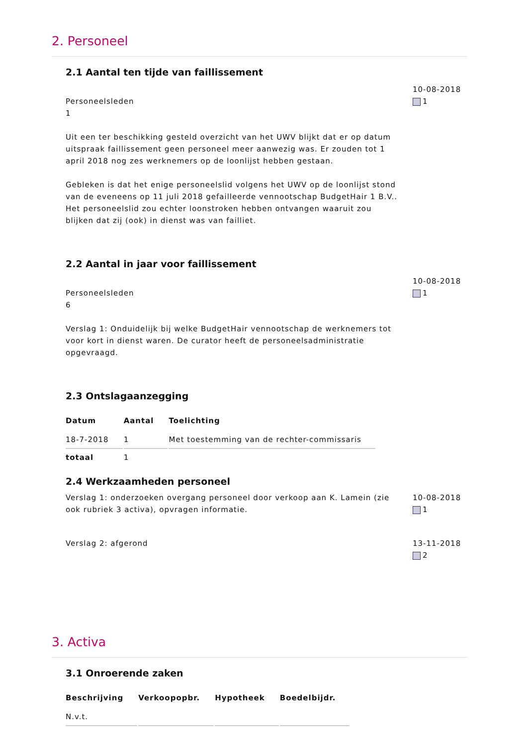2. Personeel
2.1 Aantal ten tijde van faillissement
Personeelsleden
1
Uit een ter beschikking gesteld overzicht van het UWV blijkt dat er op datum uitspraak faillissement geen personeel meer aanwezig was. Er zouden tot 1 april 2018 nog zes werknemers op de loonlijst hebben gestaan.
Gebleken is dat het enige personeelslid volgens het UWV op de loonlijst stond van de eveneens op 11 juli 2018 gefailleerde vennootschap BudgetHair 1 B.V.. Het personeelslid zou echter loonstroken hebben ontvangen waaruit zou blijken dat zij (ook) in dienst was van failliet.
10-08-2018
1
2.2 Aantal in jaar voor faillissement
Personeelsleden
6
Verslag 1: Onduidelijk bij welke BudgetHair vennootschap de werknemers tot voor kort in dienst waren. De curator heeft de personeelsadministratie opgevraagd.
10-08-2018
1
2.3 Ontslagaanzegging
| Datum | Aantal | Toelichting |
| --- | --- | --- |
| 18-7-2018 | 1 | Met toestemming van de rechter-commissaris |
| totaal | 1 | |
2.4 Werkzaamheden personeel
Verslag 1: onderzoeken overgang personeel door verkoop aan K. Lamein (zie ook rubriek 3 activa), opvragen informatie.
10-08-2018
1
Verslag 2: afgerond 13-11-2018
2
3. Activa
3.1 Onroerende zaken
| Beschrijving | Verkoopopbr. | Hypotheek | Boedelbijdr. |
| --- | --- | --- | --- |
| N.v.t. | | | |